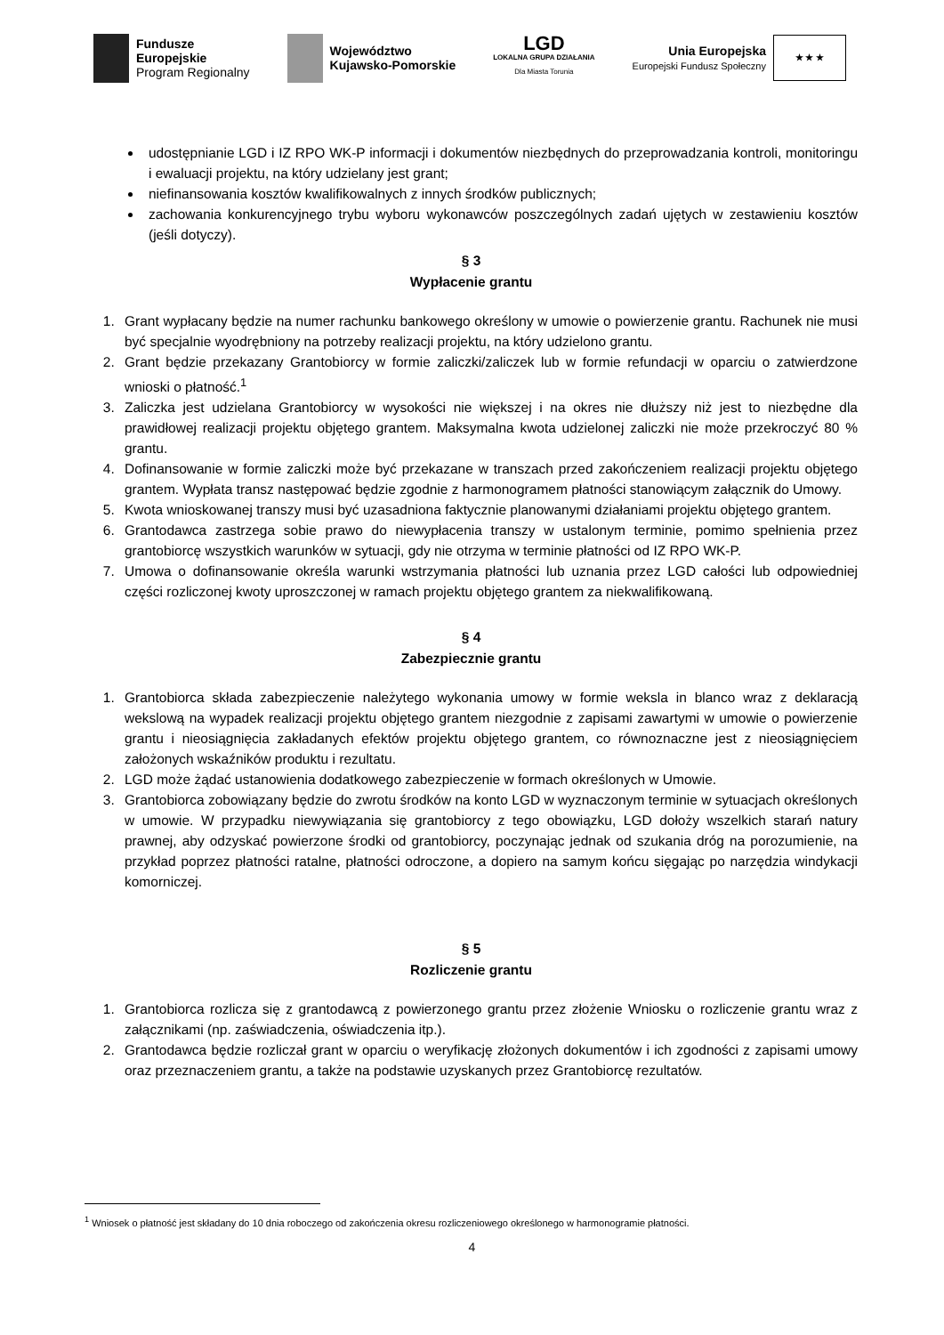Fundusze
Europejskie
Program Regionalny
Województwo
Kujawsko-Pomorskie
LGD
LOKALNA GRUPA DZIAŁANIA
Dla Miasta Torunia
Unia Europejska
Europejski Fundusz Społeczny
★ ★ ★
udostępnianie LGD i IZ RPO WK-P informacji i dokumentów niezbędnych do przeprowadzania kontroli, monitoringu i ewaluacji projektu, na który udzielany jest grant;
niefinansowania kosztów kwalifikowalnych z innych środków publicznych;
zachowania konkurencyjnego trybu wyboru wykonawców poszczególnych zadań ujętych w zestawieniu kosztów (jeśli dotyczy).
§ 3
Wypłacenie grantu
1. Grant wypłacany będzie na numer rachunku bankowego określony w umowie o powierzenie grantu. Rachunek nie musi być specjalnie wyodrębniony na potrzeby realizacji projektu, na który udzielono grantu.
2. Grant będzie przekazany Grantobiorcy w formie zaliczki/zaliczek lub w formie refundacji w oparciu o zatwierdzone wnioski o płatność.<sup>1</sup>
3. Zaliczka jest udzielana Grantobiorcy w wysokości nie większej i na okres nie dłuższy niż jest to niezbędne dla prawidłowej realizacji projektu objętego grantem. Maksymalna kwota udzielonej zaliczki nie może przekroczyć 80 % grantu.
4. Dofinansowanie w formie zaliczki może być przekazane w transzach przed zakończeniem realizacji projektu objętego grantem. Wypłata transz następować będzie zgodnie z harmonogramem płatności stanowiącym załącznik do Umowy.
5. Kwota wnioskowanej transzy musi być uzasadniona faktycznie planowanymi działaniami projektu objętego grantem.
6. Grantodawca zastrzega sobie prawo do niewypłacenia transzy w ustalonym terminie, pomimo spełnienia przez grantobiorcę wszystkich warunków w sytuacji, gdy nie otrzyma w terminie płatności od IZ RPO WK-P.
7. Umowa o dofinansowanie określa warunki wstrzymania płatności lub uznania przez LGD całości lub odpowiedniej części rozliczonej kwoty uproszczonej w ramach projektu objętego grantem za niekwalifikowaną.
§ 4
Zabezpiecznie grantu
1. Grantobiorca składa zabezpieczenie należytego wykonania umowy w formie weksla in blanco wraz z deklaracją wekslową na wypadek realizacji projektu objętego grantem niezgodnie z zapisami zawartymi w umowie o powierzenie grantu i nieosiągnięcia zakładanych efektów projektu objętego grantem, co równoznaczne jest z nieosiągnięciem założonych wskaźników produktu i rezultatu.
2. LGD może żądać ustanowienia dodatkowego zabezpieczenie w formach określonych w Umowie.
3. Grantobiorca zobowiązany będzie do zwrotu środków na konto LGD w wyznaczonym terminie w sytuacjach określonych w umowie. W przypadku niewywiązania się grantobiorcy z tego obowiązku, LGD dołoży wszelkich starań natury prawnej, aby odzyskać powierzone środki od grantobiorcy, poczynając jednak od szukania dróg na porozumienie, na przykład poprzez płatności ratalne, płatności odroczone, a dopiero na samym końcu sięgając po narzędzia windykacji komorniczej.
§ 5
Rozliczenie grantu
1. Grantobiorca rozlicza się z grantodawcą z powierzonego grantu przez złożenie Wniosku o rozliczenie grantu wraz z załącznikami (np. zaświadczenia, oświadczenia itp.).
2. Grantodawca będzie rozliczał grant w oparciu o weryfikację złożonych dokumentów i ich zgodności z zapisami umowy oraz przeznaczeniem grantu, a także na podstawie uzyskanych przez Grantobiorcę rezultatów.
<sup>1</sup> Wniosek o płatność jest składany do 10 dnia roboczego od zakończenia okresu rozliczeniowego określonego w harmonogramie płatności.
4